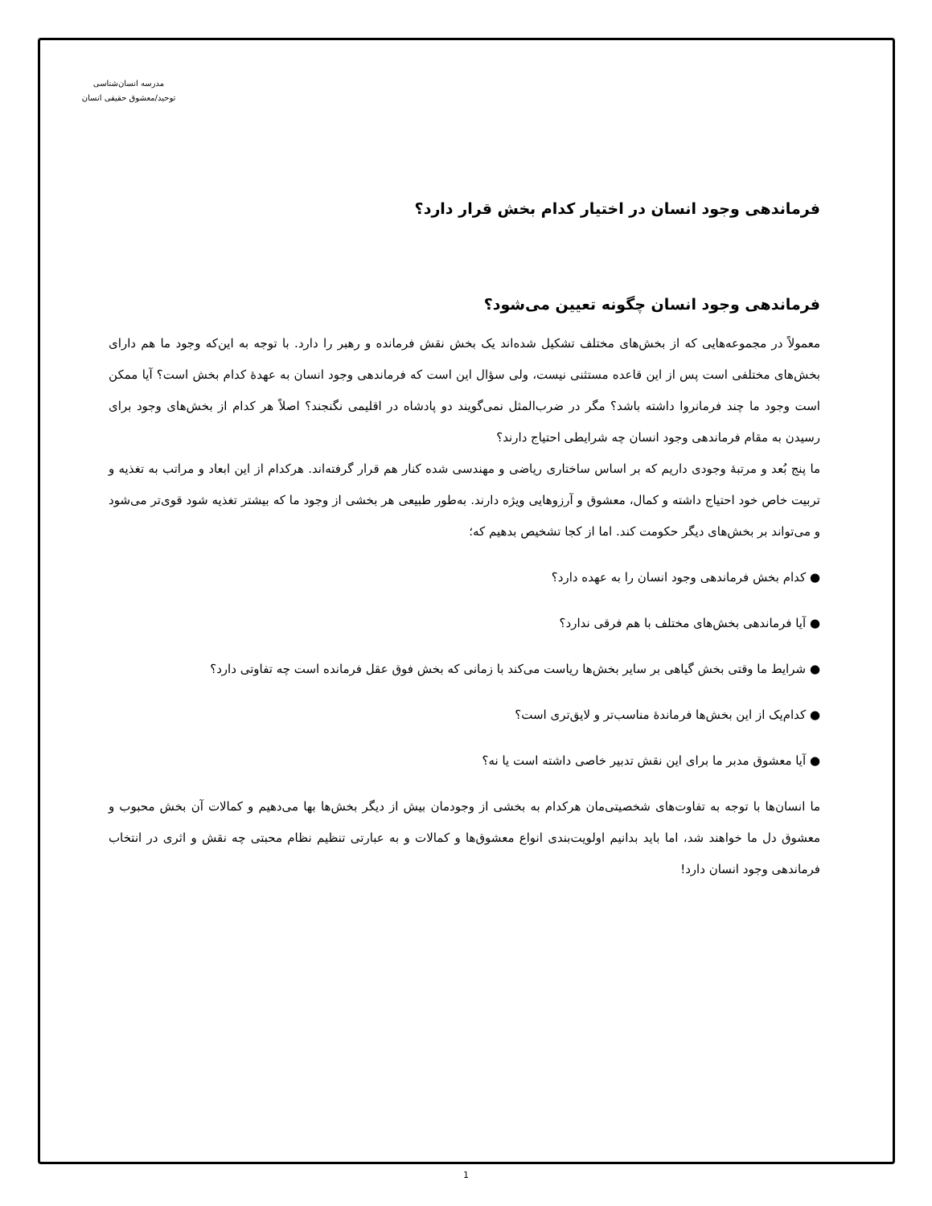مدرسه انسان‌شناسی
توحید/معشوق حقیقی انسان
فرماندهی وجود انسان در اختیار کدام بخش قرار دارد؟
فرماندهی وجود انسان چگونه تعیین می‌شود؟
معمولاً در مجموعه‌هایی که از بخش‌های مختلف تشکیل شده‌اند یک بخش نقش فرمانده و رهبر را دارد. با توجه به این‌که وجود ما هم دارای بخش‌های مختلفی است پس از این قاعده مستثنی نیست، ولی سؤال این است که فرماندهی وجود انسان به عهدهٔ کدام بخش است؟ آیا ممکن است وجود ما چند فرمانروا داشته باشد؟ مگر در ضرب‌المثل نمی‌گویند دو پادشاه در اقلیمی نگنجند؟ اصلاً هر کدام از بخش‌های وجود برای رسیدن به مقام فرماندهی وجود انسان چه شرایطی احتیاج دارند؟
ما پنج بُعد و مرتبهٔ وجودی داریم که بر اساس ساختاری ریاضی و مهندسی شده کنار هم قرار گرفته‌اند. هرکدام از این ابعاد و مراتب به تغذیه و تربیت خاص خود احتیاج داشته و کمال، معشوق و آرزوهایی ویژه دارند. به‌طور طبیعی هر بخشی از وجود ما که بیشتر تغذیه شود قوی‌تر می‌شود و می‌تواند بر بخش‌های دیگر حکومت کند. اما از کجا تشخیص بدهیم که؛
● کدام بخش فرماندهی وجود انسان را به عهده دارد؟
● آیا فرماندهی بخش‌های مختلف با هم فرقی ندارد؟
● شرایط ما وقتی بخش گیاهی بر سایر بخش‌ها ریاست می‌کند با زمانی که بخش فوق عقل فرمانده است چه تفاوتی دارد؟
● کدام‌یک از این بخش‌ها فرماندهٔ مناسب‌تر و لایق‌تری است؟
● آیا معشوق مدبر ما برای این نقش تدبیر خاصی داشته است یا نه؟
ما انسان‌ها با توجه به تفاوت‌های شخصیتی‌مان هرکدام به بخشی از وجودمان بیش از دیگر بخش‌ها بها می‌دهیم و کمالات آن بخش محبوب و معشوق دل ما خواهند شد، اما باید بدانیم اولویت‌بندی انواع معشوق‌ها و کمالات و به عبارتی تنظیم نظام محبتی چه نقش و اثری در انتخاب فرماندهی وجود انسان دارد!
1